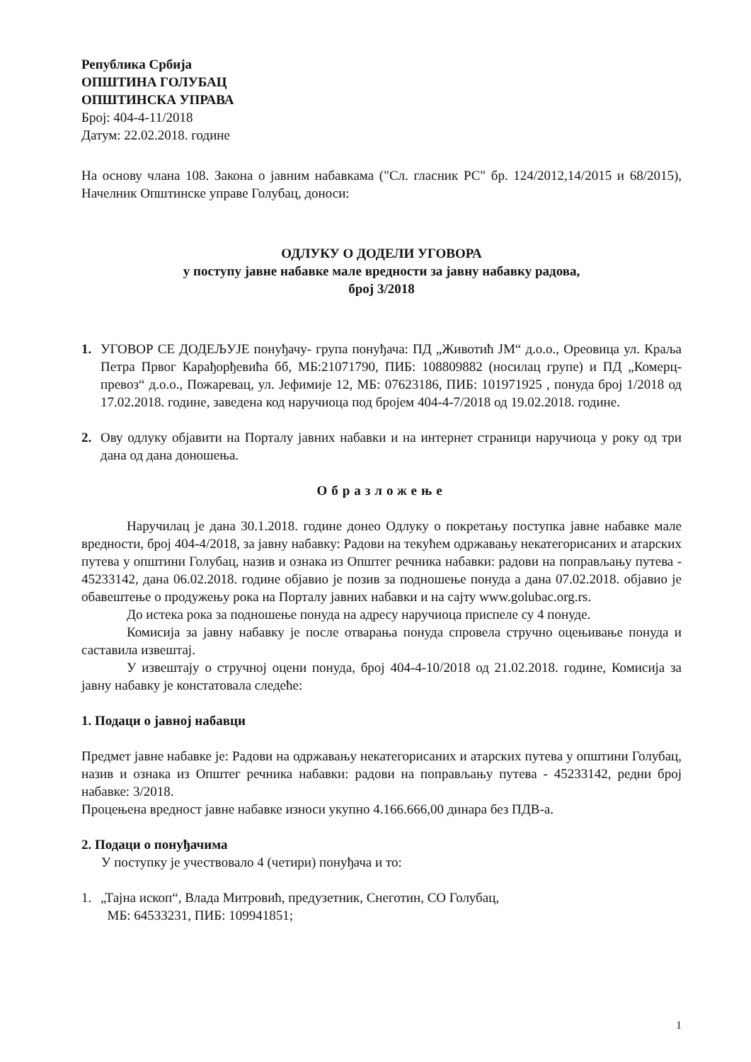Република Србија
ОПШТИНА ГОЛУБАЦ
ОПШТИНСКА УПРАВА
Број: 404-4-11/2018
Датум: 22.02.2018. године
На основу члана 108. Закона о јавним набавкама ("Сл. гласник РС" бр. 124/2012,14/2015 и 68/2015), Начелник Општинске управе Голубац, доноси:
ОДЛУКУ О ДОДЕЛИ УГОВОРА
у поступу јавне набавке мале вредности за јавну набавку радова,
број 3/2018
1. УГОВОР СЕ ДОДЕЉУЈЕ понуђачу- група понуђача: ПД „Животић ЈМ“ д.о.о., Ореовица ул. Краља Петра Првог Карађорђевића бб, МБ:21071790, ПИБ: 108809882 (носилац групе) и ПД „Комерц-превоз“ д.о.о., Пожаревац, ул. Јефимије 12, МБ: 07623186, ПИБ: 101971925 , понуда број 1/2018 од 17.02.2018. године, заведена код наручиоца под бројем 404-4-7/2018 од 19.02.2018. године.
2. Ову одлуку објавити на Порталу јавних набавки и на интернет страници наручиоца у року од три дана од дана доношења.
Образложење
Наручилац је дана 30.1.2018. године донео Одлуку о покретању поступка јавне набавке мале вредности, број 404-4/2018, за јавну набавку: Радови на текућем одржавању некатегорисаних и атарских путева у општини Голубац, назив и ознака из Општег речника набавки: радови на поправљању путева - 45233142, дана 06.02.2018. године објавио је позив за подношење понуда а дана 07.02.2018. објавио је обавештење о продужењу рока на Порталу јавних набавки и на сајту www.golubac.org.rs.
До истека рока за подношење понуда на адресу наручиоца приспеле су 4 понуде.
Комисија за јавну набавку је после отварања понуда спровела стручно оцењивање понуда и саставила извештај.
У извештају о стручној оцени понуда, број 404-4-10/2018 од 21.02.2018. године, Комисија за јавну набавку је констатовала следеће:
1. Подаци о јавној набавци
Предмет јавне набавке је: Радови на одржавању некатегорисаних и атарских путева у општини Голубац, назив и ознака из Општег речника набавки: радови на поправљању путева - 45233142, редни број набавке: 3/2018.
Процењена вредност јавне набавке износи укупно 4.166.666,00 динара без ПДВ-а.
2. Подаци о понуђачима
У поступку је учествовало 4 (четири) понуђача и то:
1. „Тајна ископ“, Влада Митровић, предузетник, Снеготин, СО Голубац,
МБ: 64533231, ПИБ: 109941851;
1